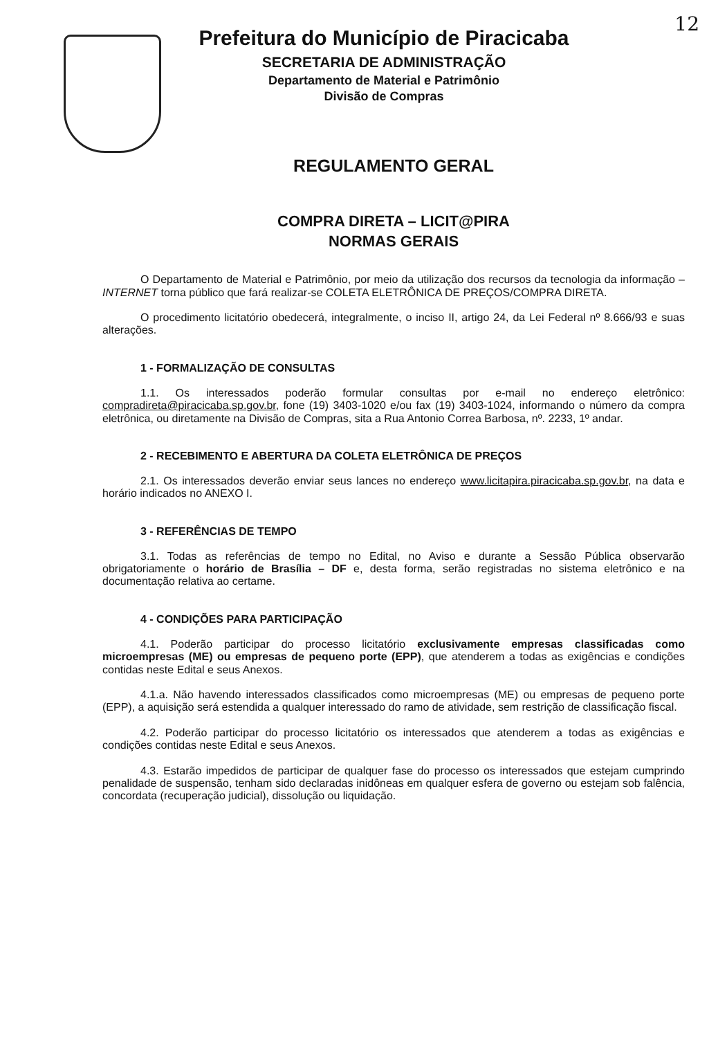12
Prefeitura do Município de Piracicaba
SECRETARIA DE ADMINISTRAÇÃO
Departamento de Material e Patrimônio
Divisão de Compras
REGULAMENTO GERAL
COMPRA DIRETA – LICIT@PIRA
NORMAS GERAIS
O Departamento de Material e Patrimônio, por meio da utilização dos recursos da tecnologia da informação – INTERNET torna público que fará realizar-se COLETA ELETRÔNICA DE PREÇOS/COMPRA DIRETA.
O procedimento licitatório obedecerá, integralmente, o inciso II, artigo 24, da Lei Federal nº 8.666/93 e suas alterações.
1 - FORMALIZAÇÃO DE CONSULTAS
1.1. Os interessados poderão formular consultas por e-mail no endereço eletrônico: compradireta@piracicaba.sp.gov.br, fone (19) 3403-1020 e/ou fax (19) 3403-1024, informando o número da compra eletrônica, ou diretamente na Divisão de Compras, sita a Rua Antonio Correa Barbosa, nº. 2233, 1º andar.
2 - RECEBIMENTO E ABERTURA DA COLETA ELETRÔNICA DE PREÇOS
2.1. Os interessados deverão enviar seus lances no endereço www.licitapira.piracicaba.sp.gov.br, na data e horário indicados no ANEXO I.
3 - REFERÊNCIAS DE TEMPO
3.1. Todas as referências de tempo no Edital, no Aviso e durante a Sessão Pública observarão obrigatoriamente o horário de Brasília – DF e, desta forma, serão registradas no sistema eletrônico e na documentação relativa ao certame.
4 - CONDIÇÕES PARA PARTICIPAÇÃO
4.1. Poderão participar do processo licitatório exclusivamente empresas classificadas como microempresas (ME) ou empresas de pequeno porte (EPP), que atenderem a todas as exigências e condições contidas neste Edital e seus Anexos.
4.1.a. Não havendo interessados classificados como microempresas (ME) ou empresas de pequeno porte (EPP), a aquisição será estendida a qualquer interessado do ramo de atividade, sem restrição de classificação fiscal.
4.2. Poderão participar do processo licitatório os interessados que atenderem a todas as exigências e condições contidas neste Edital e seus Anexos.
4.3. Estarão impedidos de participar de qualquer fase do processo os interessados que estejam cumprindo penalidade de suspensão, tenham sido declaradas inidôneas em qualquer esfera de governo ou estejam sob falência, concordata (recuperação judicial), dissolução ou liquidação.